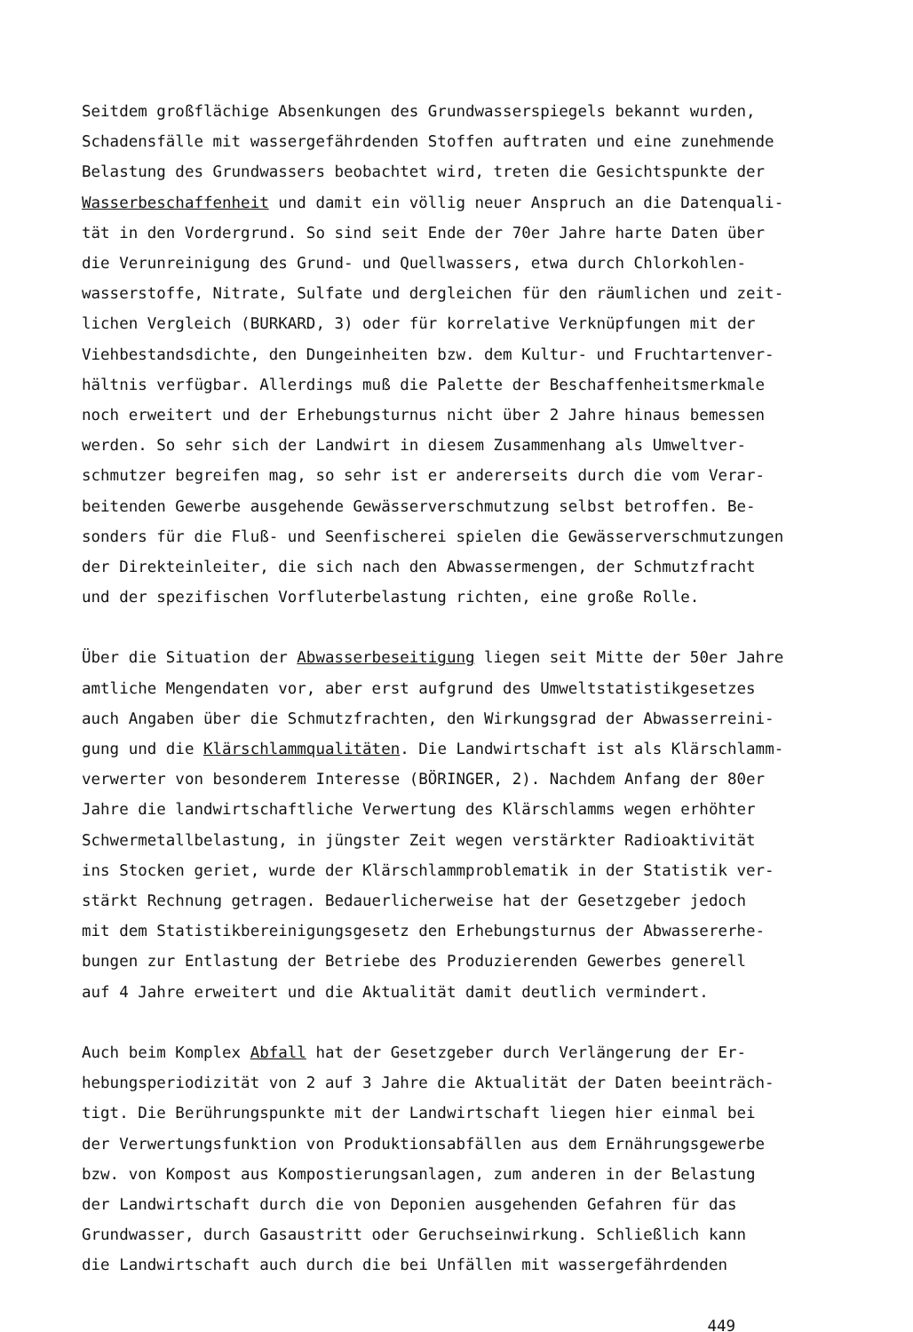Seitdem großflächige Absenkungen des Grundwasserspiegels bekannt wurden, Schadensfälle mit wassergefährdenden Stoffen auftraten und eine zunehmende Belastung des Grundwassers beobachtet wird, treten die Gesichtspunkte der Wasserbeschaffenheit und damit ein völlig neuer Anspruch an die Datenquali- tät in den Vordergrund. So sind seit Ende der 70er Jahre harte Daten über die Verunreinigung des Grund- und Quellwassers, etwa durch Chlorkohlen- wasserstoffe, Nitrate, Sulfate und dergleichen für den räumlichen und zeit- lichen Vergleich (BURKARD, 3) oder für korrelative Verknüpfungen mit der Viehbestandsdichte, den Dungeinheiten bzw. dem Kultur- und Fruchtartenver- hältnis verfügbar. Allerdings muß die Palette der Beschaffenheitsmerkmale noch erweitert und der Erhebungsturnus nicht über 2 Jahre hinaus bemessen werden. So sehr sich der Landwirt in diesem Zusammenhang als Umweltver- schmutzer begreifen mag, so sehr ist er andererseits durch die vom Verar- beitenden Gewerbe ausgehende Gewässerverschmutzung selbst betroffen. Be- sonders für die Fluß- und Seenfischerei spielen die Gewässerverschmutzungen der Direkteinleiter, die sich nach den Abwassermengen, der Schmutzfracht und der spezifischen Vorfluterbelastung richten, eine große Rolle.
Über die Situation der Abwasserbeseitigung liegen seit Mitte der 50er Jahre amtliche Mengendaten vor, aber erst aufgrund des Umweltstatistikgesetzes auch Angaben über die Schmutzfrachten, den Wirkungsgrad der Abwasserreini- gung und die Klärschlammqualitäten. Die Landwirtschaft ist als Klärschlamm- verwerter von besonderem Interesse (BÖRINGER, 2). Nachdem Anfang der 80er Jahre die landwirtschaftliche Verwertung des Klärschlamms wegen erhöhter Schwermetallbelastung, in jüngster Zeit wegen verstärkter Radioaktivität ins Stocken geriet, wurde der Klärschlammproblematik in der Statistik ver- stärkt Rechnung getragen. Bedauerlicherweise hat der Gesetzgeber jedoch mit dem Statistikbereinigungsgesetz den Erhebungsturnus der Abwassererhe- bungen zur Entlastung der Betriebe des Produzierenden Gewerbes generell auf 4 Jahre erweitert und die Aktualität damit deutlich vermindert.
Auch beim Komplex Abfall hat der Gesetzgeber durch Verlängerung der Er- hebungsperiodizität von 2 auf 3 Jahre die Aktualität der Daten beeinträch- tigt. Die Berührungspunkte mit der Landwirtschaft liegen hier einmal bei der Verwertungsfunktion von Produktionsabfällen aus dem Ernährungsgewerbe bzw. von Kompost aus Kompostierungsanlagen, zum anderen in der Belastung der Landwirtschaft durch die von Deponien ausgehenden Gefahren für das Grundwasser, durch Gasaustritt oder Geruchseinwirkung. Schließlich kann die Landwirtschaft auch durch die bei Unfällen mit wassergefährdenden
449